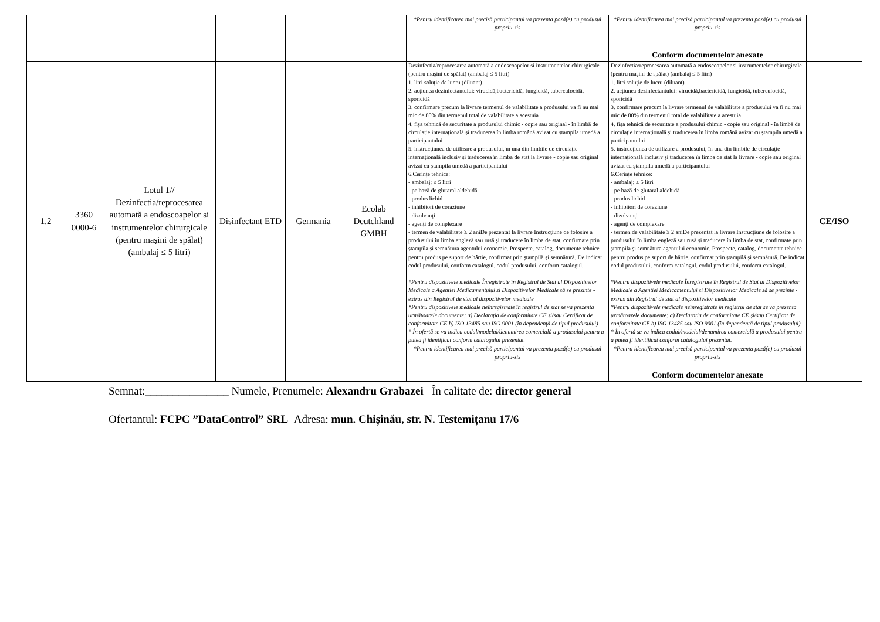| | | | | | | *Pentru identificarea mai precisă participantul va prezenta poză(e) cu produsul propriu-zis | *Pentru identificarea mai precisă participantul va prezenta poză(e) cu produsul propriu-zis Conform documentelor anexate | |
| 1.2 | 3360 0000-6 | Lotul 1// Dezinfectia/reprocesarea automată a endoscoapelor si instrumentelor chirurgicale (pentru mașini de spălat) (ambalaj ≤ 5 litri) | Disinfectant ETD | Germania | Ecolab Deutchland GMBH | Dezinfectia/reprocesarea automată a endoscoapelor si instrumentelor chirurgicale (pentru maşini de spălat) (ambalaj ≤ 5 litri) 1. litri soluție de lucru (diluant) 2. acțiunea dezinfectantului: virucidă,bactericidă, fungicidă, tuberculocidă, sporicidă 3. confirmare precum la livrare termenul de valabilitate a produsului va fi nu mai mic de 80% din termenul total de valabilitate a acestuia 4. fişa tehnică de securitate a produsului chimic - copie sau original - în limbă de circulație internațională și traducerea în limba română avizat cu ștampila umedă a participantului 5. instrucțiunea de utilizare a produsului, în una din limbile de circulație internațională inclusiv și traducerea în limba de stat la livrare - copie sau original avizat cu ștampila umedă a participantului 6.Cerințe tehnice: - ambalaj: ≤ 5 litri - pe bază de glutaral aldehidă - produs lichid - inhibitori de coraziune - dizolvanți - agenți de complexare - termen de valabilitate ≥ 2 aniDe prezentat la livrare Instrucţiune de folosire a produsului în limba engleză sau rusă şi traducere în limba de stat, confirmate prin ştampila şi semnătura agentului economic. Prospecte, catalog, documente tehnice pentru produs pe suport de hârtie, confirmat prin ştampilă şi semnătură. De indicat codul produsului, conform catalogul. codul produsului, conform catalogul. *Pentru dispozitivele medicale Înregistrate în Registrul de Stat al Dispozitivelor Medicale a Agentiei Medicamentului si Dispozitivelor Medicale să se prezinte - extras din Registrul de stat al dispozitivelor medicale *Pentru dispozitivele medicale neînregistrate în registrul de stat se va prezenta următoarele documente: a) Declarația de conformitate CE și/sau Certificat de conformitate CE b) ISO 13485 sau ISO 9001 (în dependență de tipul produsului) * În ofertă se va indica codul/modelul/denumirea comercială a produsului pentru a putea fi identificat conform catalogului prezentat. *Pentru identificarea mai precisă participantul va prezenta poză(e) cu produsul propriu-zis | Dezinfectia/reprocesarea automată a endoscoapelor si instrumentelor chirurgicale (pentru maşini de spălat) (ambalaj ≤ 5 litri) 1. litri soluție de lucru (diluant) 2. acțiunea dezinfectantului: virucidă,bactericidă, fungicidă, tuberculocidă, sporicidă 3. confirmare precum la livrare termenul de valabilitate a produsului va fi nu mai mic de 80% din termenul total de valabilitate a acestuia 4. fişa tehnică de securitate a produsului chimic - copie sau original - în limbă de circulație internațională și traducerea în limba română avizat cu ștampila umedă a participantului 5. instrucțiunea de utilizare a produsului, în una din limbile de circulație internațională inclusiv și traducerea în limba de stat la livrare - copie sau original avizat cu ștampila umedă a participantului 6.Cerințe tehnice: - ambalaj: ≤ 5 litri - pe bază de glutaral aldehidă - produs lichid - inhibitori de coraziune - dizolvanți - agenți de complexare - termen de valabilitate ≥ 2 aniDe prezentat la livrare Instrucţiune de folosire a produsului în limba engleză sau rusă şi traducere în limba de stat, confirmate prin ştampila şi semnătura agentului economic. Prospecte, catalog, documente tehnice pentru produs pe suport de hârtie, confirmat prin ştampilă şi semnătură. De indicat codul produsului, conform catalogul. codul produsului, conform catalogul. *Pentru dispozitivele medicale Înregistrate în Registrul de Stat al Dispozitivelor Medicale a Agentiei Medicamentului si Dispozitivelor Medicale să se prezinte - extras din Registrul de stat al dispozitivelor medicale *Pentru dispozitivele medicale neînregistrate în registrul de stat se va prezenta următoarele documente: a) Declarația de conformitate CE și/sau Certificat de conformitate CE b) ISO 13485 sau ISO 9001 (în dependență de tipul produsului) * În ofertă se va indica codul/modelul/denumirea comercială a produsului pentru a putea fi identificat conform catalogului prezentat. *Pentru identificarea mai precisă participantul va prezenta poză(e) cu produsul propriu-zis Conform documentelor anexate | CE/ISO |
Semnat:_______________ Numele, Prenumele: Alexandru Grabazei În calitate de: director general
Ofertantul: FCPC ”DataControl” SRL Adresa: mun. Chișinău, str. N. Testemițanu 17/6